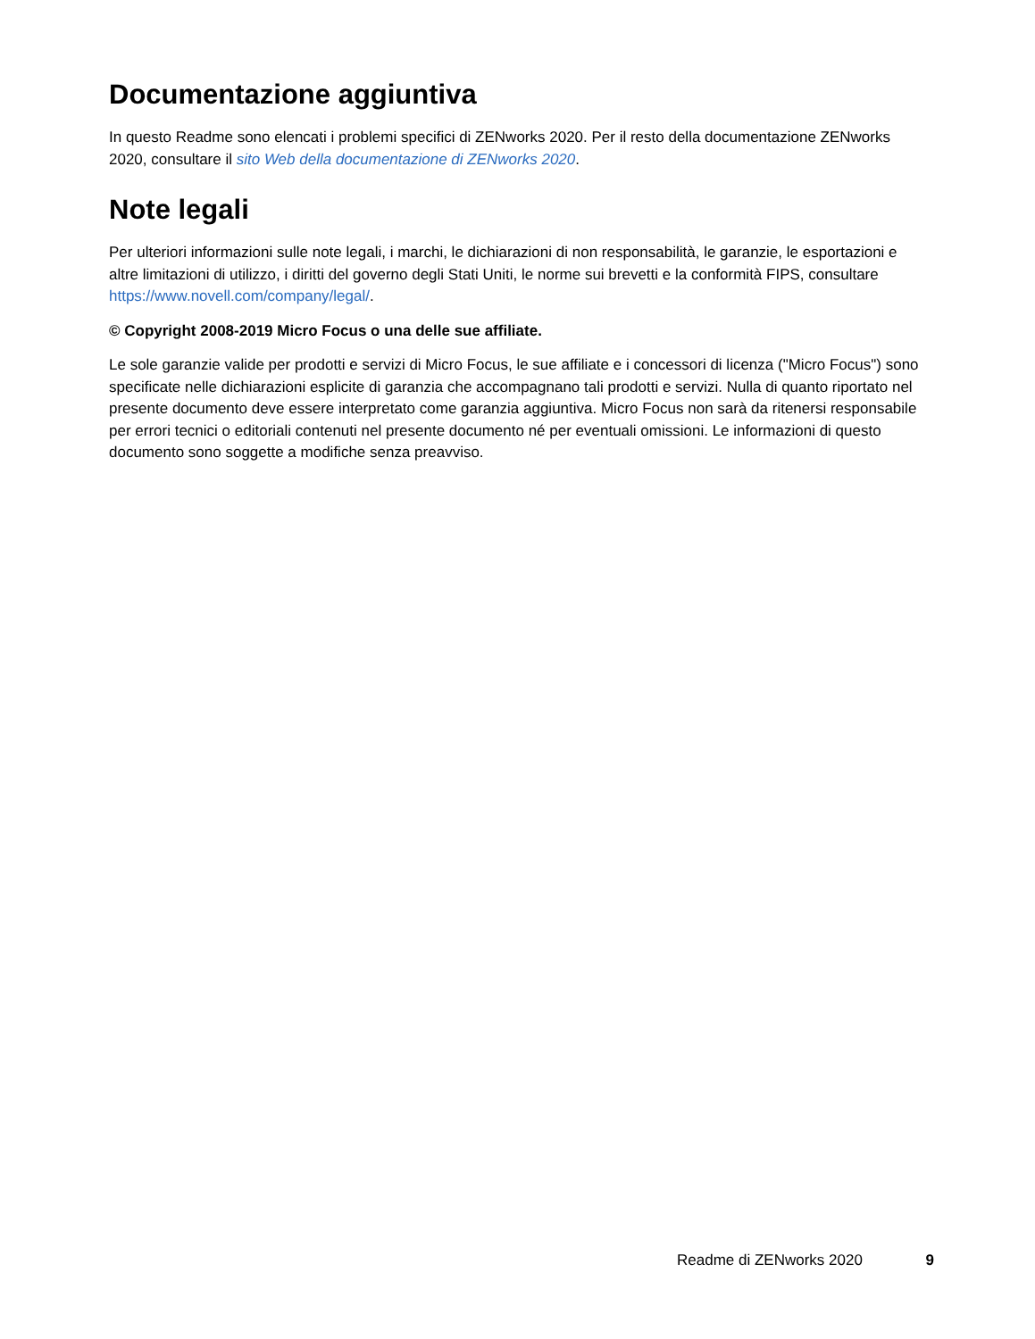Documentazione aggiuntiva
In questo Readme sono elencati i problemi specifici di ZENworks 2020. Per il resto della documentazione ZENworks 2020, consultare il sito Web della documentazione di ZENworks 2020.
Note legali
Per ulteriori informazioni sulle note legali, i marchi, le dichiarazioni di non responsabilità, le garanzie, le esportazioni e altre limitazioni di utilizzo, i diritti del governo degli Stati Uniti, le norme sui brevetti e la conformità FIPS, consultare https://www.novell.com/company/legal/.
© Copyright 2008-2019 Micro Focus o una delle sue affiliate.
Le sole garanzie valide per prodotti e servizi di Micro Focus, le sue affiliate e i concessori di licenza ("Micro Focus") sono specificate nelle dichiarazioni esplicite di garanzia che accompagnano tali prodotti e servizi. Nulla di quanto riportato nel presente documento deve essere interpretato come garanzia aggiuntiva. Micro Focus non sarà da ritenersi responsabile per errori tecnici o editoriali contenuti nel presente documento né per eventuali omissioni. Le informazioni di questo documento sono soggette a modifiche senza preavviso.
Readme di ZENworks 2020 9